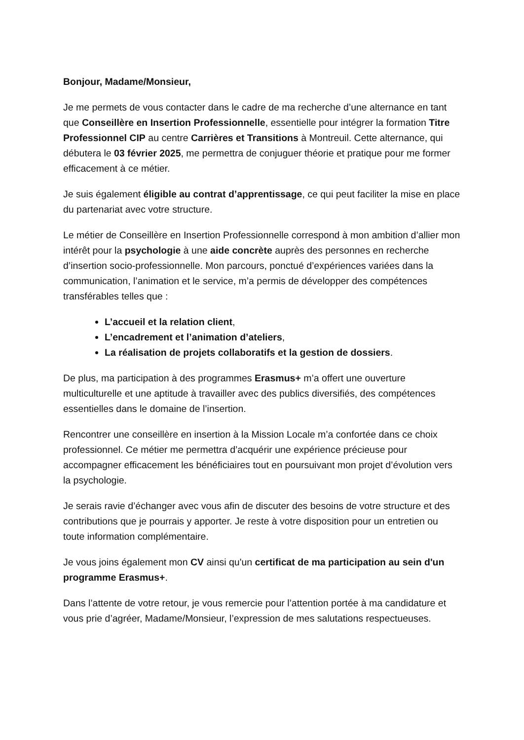Bonjour, Madame/Monsieur,
Je me permets de vous contacter dans le cadre de ma recherche d’une alternance en tant que Conseillère en Insertion Professionnelle, essentielle pour intégrer la formation Titre Professionnel CIP au centre Carrières et Transitions à Montreuil. Cette alternance, qui débutera le 03 février 2025, me permettra de conjuguer théorie et pratique pour me former efficacement à ce métier.
Je suis également éligible au contrat d’apprentissage, ce qui peut faciliter la mise en place du partenariat avec votre structure.
Le métier de Conseillère en Insertion Professionnelle correspond à mon ambition d’allier mon intérêt pour la psychologie à une aide concrète auprès des personnes en recherche d’insertion socio-professionnelle. Mon parcours, ponctué d’expériences variées dans la communication, l’animation et le service, m’a permis de développer des compétences transférables telles que :
L’accueil et la relation client,
L’encadrement et l’animation d’ateliers,
La réalisation de projets collaboratifs et la gestion de dossiers.
De plus, ma participation à des programmes Erasmus+ m’a offert une ouverture multiculturelle et une aptitude à travailler avec des publics diversifiés, des compétences essentielles dans le domaine de l’insertion.
Rencontrer une conseillère en insertion à la Mission Locale m’a confortée dans ce choix professionnel. Ce métier me permettra d’acquérir une expérience précieuse pour accompagner efficacement les bénéficiaires tout en poursuivant mon projet d’évolution vers la psychologie.
Je serais ravie d’échanger avec vous afin de discuter des besoins de votre structure et des contributions que je pourrais y apporter. Je reste à votre disposition pour un entretien ou toute information complémentaire.
Je vous joins également mon CV ainsi qu'un certificat de ma participation au sein d'un programme Erasmus+.
Dans l’attente de votre retour, je vous remercie pour l’attention portée à ma candidature et vous prie d’agréer, Madame/Monsieur, l’expression de mes salutations respectueuses.